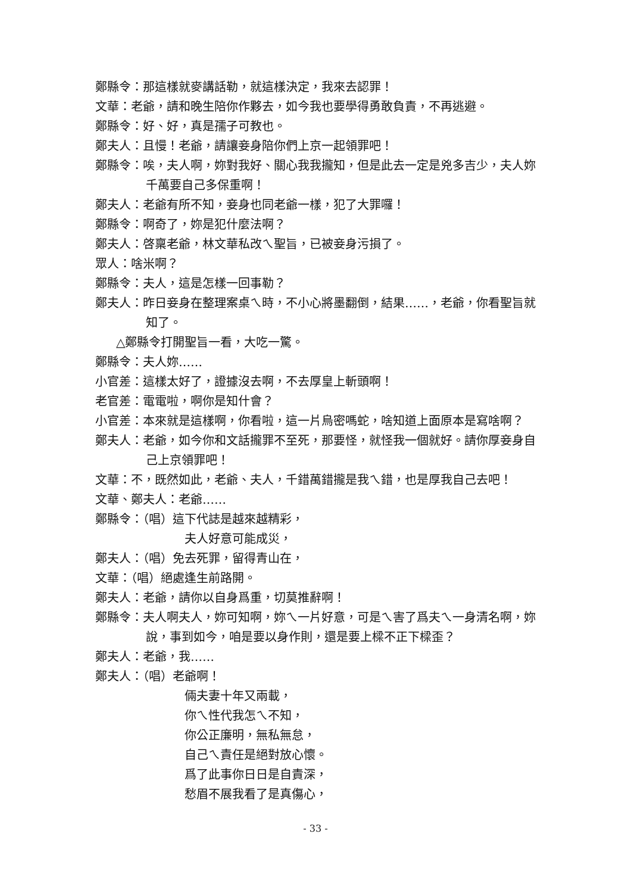鄭縣令：那這樣就麥講話勒，就這樣決定，我來去認罪！
文華：老爺，請和晚生陪你作夥去，如今我也要學得勇敢負責，不再逃避。
鄭縣令：好、好，真是孺子可教也。
鄭夫人：且慢！老爺，請讓妾身陪你們上京一起領罪吧！
鄭縣令：唉，夫人啊，妳對我好、關心我我攏知，但是此去一定是兇多吉少，夫人妳千萬要自己多保重啊！
鄭夫人：老爺有所不知，妾身也同老爺一樣，犯了大罪囉！
鄭縣令：啊奇了，妳是犯什麼法啊？
鄭夫人：啓稟老爺，林文華私改ㄟ聖旨，已被妾身污損了。
眾人：啥米啊？
鄭縣令：夫人，這是怎樣一回事勒？
鄭夫人：昨日妾身在整理案桌ㄟ時，不小心將墨翻倒，結果……，老爺，你看聖旨就知了。
△鄭縣令打開聖旨一看，大吃一驚。
鄭縣令：夫人妳……
小官差：這樣太好了，證據沒去啊，不去厚皇上斬頭啊！
老官差：電電啦，啊你是知什會？
小官差：本來就是這樣啊，你看啦，這一片烏密嗎蛇，啥知道上面原本是寫啥啊？
鄭夫人：老爺，如今你和文話攏罪不至死，那要怪，就怪我一個就好。請你厚妾身自己上京領罪吧！
文華：不，既然如此，老爺、夫人，千錯萬錯攏是我ㄟ錯，也是厚我自己去吧！
文華、鄭夫人：老爺……
鄭縣令：（唱）這下代誌是越來越精彩，
夫人好意可能成災，
鄭夫人：（唱）免去死罪，留得青山在，
文華：（唱）絕處逢生前路開。
鄭夫人：老爺，請你以自身爲重，切莫推辭啊！
鄭縣令：夫人啊夫人，妳可知啊，妳ㄟ一片好意，可是ㄟ害了爲夫ㄟ一身清名啊，妳說，事到如今，咱是要以身作則，還是要上樑不正下樑歪？
鄭夫人：老爺，我……
鄭夫人：（唱）老爺啊！
倆夫妻十年又兩載，
你ㄟ性代我怎ㄟ不知，
你公正廉明，無私無怠，
自己ㄟ責任是絕對放心懷。
爲了此事你日日是自責深，
愁眉不展我看了是真傷心，
- 33 -